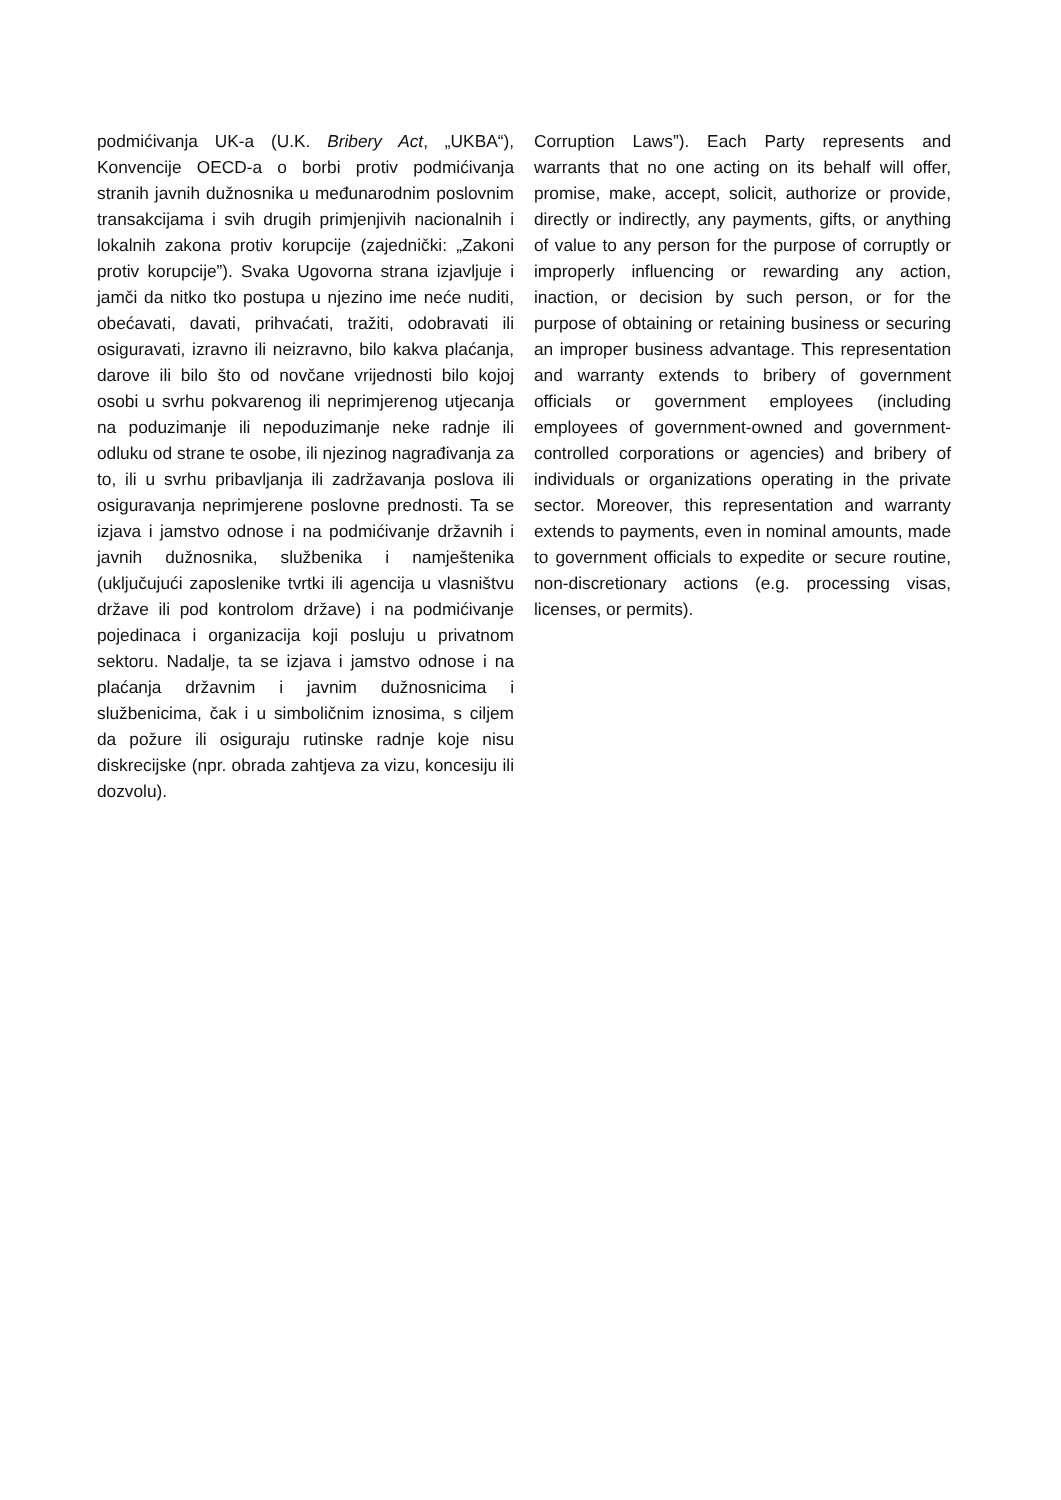podmićivanja UK-a (U.K. Bribery Act, „UKBA“), Konvencije OECD-a o borbi protiv podmićivanja stranih javnih dužnosnika u međunarodnim poslovnim transakcijama i svih drugih primjenjivih nacionalnih i lokalnih zakona protiv korupcije (zajednički: „Zakoni protiv korupcije”). Svaka Ugovorna strana izjavljuje i jamči da nitko tko postupa u njezino ime neće nuditi, obećavati, davati, prihvaćati, tražiti, odobravati ili osiguravati, izravno ili neizravno, bilo kakva plaćanja, darove ili bilo što od novčane vrijednosti bilo kojoj osobi u svrhu pokvarenog ili neprimjerenog utjecanja na poduzimanje ili nepoduzimanje neke radnje ili odluku od strane te osobe, ili njezinog nagrađivanja za to, ili u svrhu pribavljanja ili zadržavanja poslova ili osiguravanja neprimjerene poslovne prednosti. Ta se izjava i jamstvo odnose i na podmićivanje državnih i javnih dužnosnika, službenika i namještenika (uključujući zaposlenike tvrtki ili agencija u vlasništvu države ili pod kontrolom države) i na podmićivanje pojedinaca i organizacija koji posluju u privatnom sektoru. Nadalje, ta se izjava i jamstvo odnose i na plaćanja državnim i javnim dužnosnicima i službenicima, čak i u simboličnim iznosima, s ciljem da požure ili osiguraju rutinske radnje koje nisu diskrecijske (npr. obrada zahtjeva za vizu, koncesiju ili dozvolu).
Corruption Laws”). Each Party represents and warrants that no one acting on its behalf will offer, promise, make, accept, solicit, authorize or provide, directly or indirectly, any payments, gifts, or anything of value to any person for the purpose of corruptly or improperly influencing or rewarding any action, inaction, or decision by such person, or for the purpose of obtaining or retaining business or securing an improper business advantage. This representation and warranty extends to bribery of government officials or government employees (including employees of government-owned and government-controlled corporations or agencies) and bribery of individuals or organizations operating in the private sector. Moreover, this representation and warranty extends to payments, even in nominal amounts, made to government officials to expedite or secure routine, non-discretionary actions (e.g. processing visas, licenses, or permits).